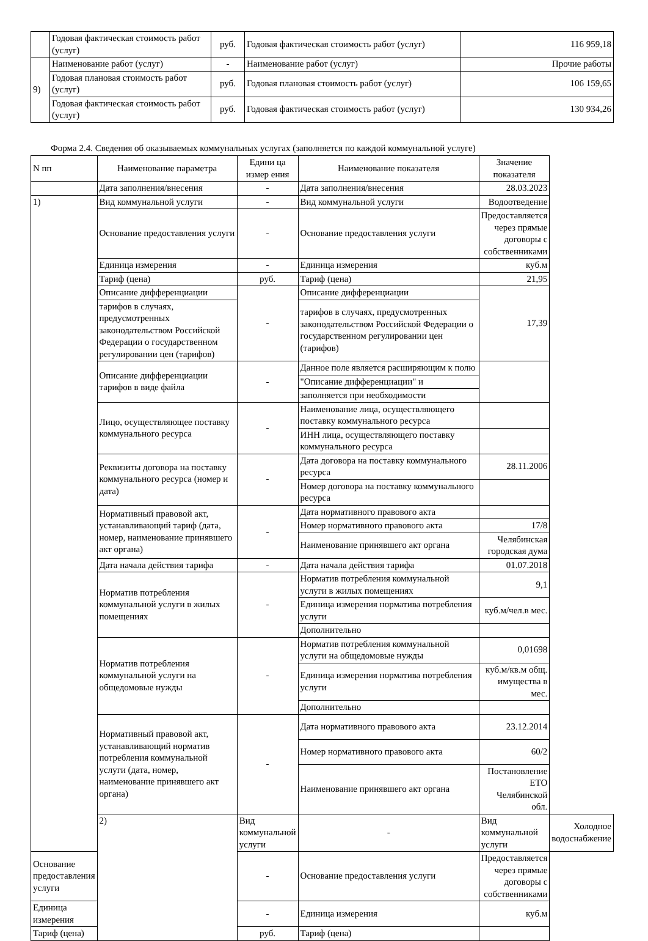| | Годовая фактическая стоимость работ (услуг) | руб. | Годовая фактическая стоимость работ (услуг) | 116 959,18 |
| 9) | Наименование работ (услуг) | - | Наименование работ (услуг) | Прочие работы |
| | Годовая плановая стоимость работ (услуг) | руб. | Годовая плановая стоимость работ (услуг) | 106 159,65 |
| | Годовая фактическая стоимость работ (услуг) | руб. | Годовая фактическая стоимость работ (услуг) | 130 934,26 |
Форма 2.4. Сведения об оказываемых коммунальных услугах (заполняется по каждой коммунальной услуге)
| N пп | Наименование параметра | Едини ца измер ения | Наименование показателя | Значение показателя | |
| | Дата заполнения/внесения | - | Дата заполнения/внесения | 28.03.2023 | |
| 1) | Вид коммунальной услуги | - | Вид коммунальной услуги | Водоотведение | |
| | Основание предоставления услуги | - | Основание предоставления услуги | Предоставляется через прямые договоры с собственниками | |
| | Единица измерения | - | Единица измерения | куб.м | |
| | Тариф (цена) | руб. | Тариф (цена) | 21,95 | |
| | Описание дифференциации | - | Описание дифференциации | 17,39 | |
| | тарифов в случаях, предусмотренных законодательством Российской Федерации о государственном регулировании цен (тарифов) | | тарифов в случаях, предусмотренных законодательством Российской Федерации о государственном регулировании цен (тарифов) | | |
| | Описание дифференциации тарифов в виде файла | - | Данное поле является расширяющим к полю | | |
| | | | "Описание дифференциации" и | | |
| | | | заполняется при необходимости | | |
| | Лицо, осуществляющее поставку коммунального ресурса | - | Наименование лица, осуществляющего поставку коммунального ресурса | | |
| | | | ИНН лица, осуществляющего поставку коммунального ресурса | | |
| | Реквизиты договора на поставку коммунального ресурса (номер и дата) | - | Дата договора на поставку коммунального ресурса | 28.11.2006 | |
| | | | Номер договора на поставку коммунального ресурса | | |
| | Нормативный правовой акт, устанавливающий тариф (дата, номер, наименование принявшего акт органа) | - | Дата нормативного правового акта | | |
| | | | Номер нормативного правового акта | 17/8 | |
| | | | Наименование принявшего акт органа | Челябинская городская дума | |
| | Дата начала действия тарифа | - | Дата начала действия тарифа | 01.07.2018 | |
| | Норматив потребления коммунальной услуги в жилых помещениях | - | Норматив потребления коммунальной услуги в жилых помещениях | 9,1 | |
| | | | Единица измерения норматива потребления услуги | куб.м/чел.в мес. | |
| | | | Дополнительно | | |
| | Норматив потребления коммунальной услуги на общедомовые нужды | - | Норматив потребления коммунальной услуги на общедомовые нужды | 0,01698 | |
| | | | Единица измерения норматива потребления услуги | куб.м/кв.м общ. имущества в мес. | |
| | | | Дополнительно | | |
| | Нормативный правовой акт, устанавливающий норматив потребления коммунальной услуги (дата, номер, наименование принявшего акт органа) | - | Дата нормативного правового акта | 23.12.2014 | |
| | | | Номер нормативного правового акта | 60/2 | |
| | | | Наименование принявшего акт органа | Постановление ЕТО Челябинской обл. | |
| | 2) | Вид коммунальной услуги | - | Вид коммунальной услуги | Холодное водоснабжение |
| Основание предоставления услуги | | - | Основание предоставления услуги | Предоставляется через прямые договоры с собственниками | |
| Единица измерения | | - | Единица измерения | куб.м | |
| Тариф (цена) | | руб. | Тариф (цена) | | |